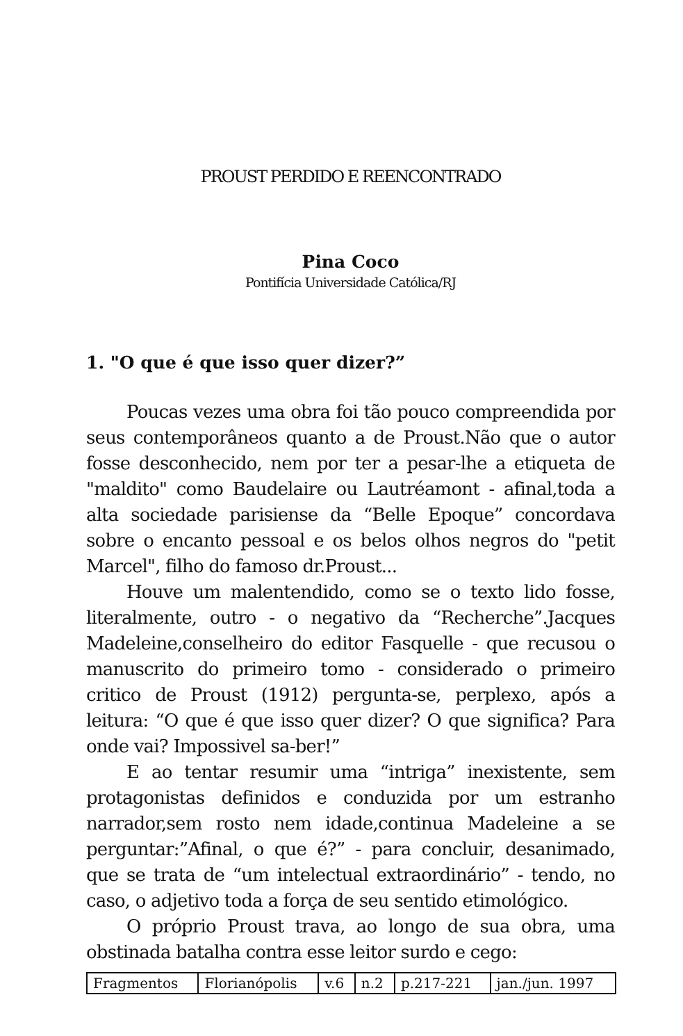PROUST PERDIDO E REENCONTRADO
Pina Coco
Pontifícia Universidade Católica/RJ
1. "O que é que isso quer dizer?”
Poucas vezes uma obra foi tão pouco compreendida por seus contemporâneos quanto a de Proust.Não que o autor fosse desconhecido, nem por ter a pesar-lhe a etiqueta de "maldito" como Baudelaire ou Lautréamont - afinal,toda a alta sociedade parisiense da “Belle Epoque” concordava sobre o encanto pessoal e os belos olhos negros do "petit Marcel", filho do famoso dr.Proust...
Houve um malentendido, como se o texto lido fosse, literalmente, outro - o negativo da “Recherche”.Jacques Madeleine,conselheiro do editor Fasquelle - que recusou o manuscrito do primeiro tomo - considerado o primeiro critico de Proust (1912) pergunta-se, perplexo, após a leitura: “O que é que isso quer dizer? O que significa? Para onde vai? Impossivel sa-ber!”
E ao tentar resumir uma “intriga” inexistente, sem protagonistas definidos e conduzida por um estranho narrador,sem rosto nem idade,continua Madeleine a se perguntar:”Afinal, o que é?” - para concluir, desanimado, que se trata de “um intelectual extraordinário” - tendo, no caso, o adjetivo toda a força de seu sentido etimológico.
O próprio Proust trava, ao longo de sua obra, uma obstinada batalha contra esse leitor surdo e cego:
| Fragmentos | Florianópolis | v.6 | n.2 | p.217-221 | jan./jun. 1997 |